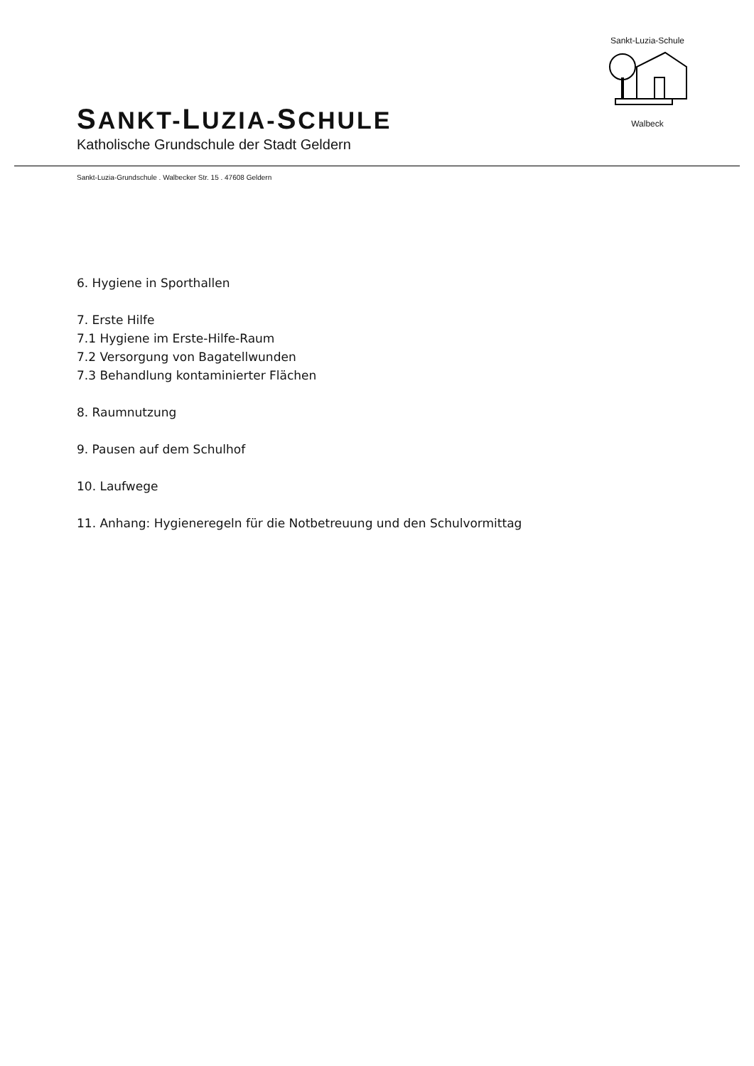SANKT-LUZIA-SCHULE
Katholische Grundschule der Stadt Geldern
Sankt-Luzia-Schule Walbeck
Sankt-Luzia-Grundschule . Walbecker Str. 15 . 47608 Geldern
6. Hygiene in Sporthallen
7. Erste Hilfe
7.1 Hygiene im Erste-Hilfe-Raum
7.2 Versorgung von Bagatellwunden
7.3 Behandlung kontaminierter Flächen
8. Raumnutzung
9. Pausen auf dem Schulhof
10. Laufwege
11. Anhang: Hygieneregeln für die Notbetreuung und den Schulvormittag